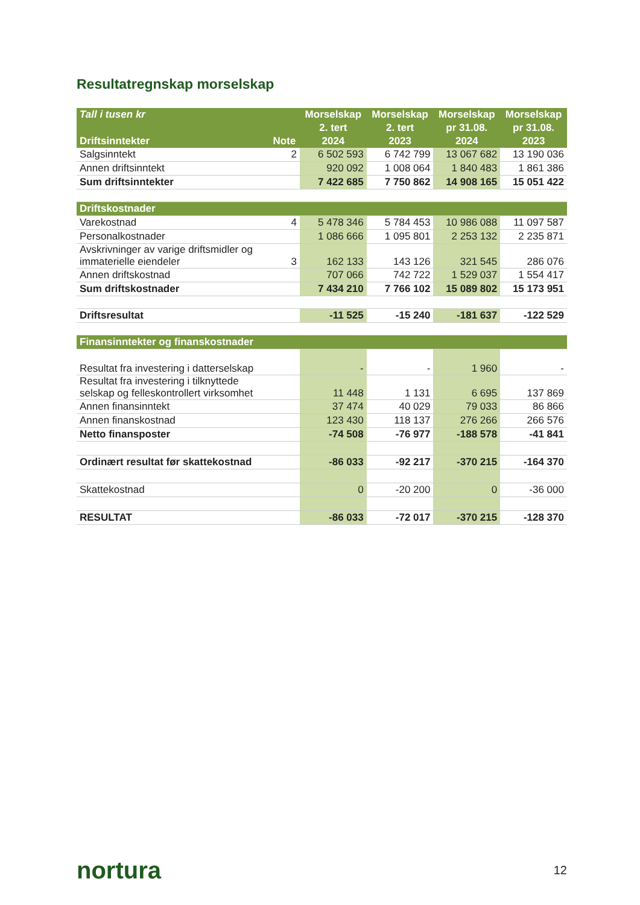Resultatregnskap morselskap
| Tall i tusen kr | | Morselskap | Morselskap | Morselskap | Morselskap |
| --- | --- | --- | --- | --- | --- |
| | | 2. tert | 2. tert | pr 31.08. | pr 31.08. |
| Driftsinntekter | Note | 2024 | 2023 | 2024 | 2023 |
| Salgsinntekt | 2 | 6 502 593 | 6 742 799 | 13 067 682 | 13 190 036 |
| Annen driftsinntekt | | 920 092 | 1 008 064 | 1 840 483 | 1 861 386 |
| Sum driftsinntekter | | 7 422 685 | 7 750 862 | 14 908 165 | 15 051 422 |
| Driftskostnader | | | | | |
| Varekostnad | 4 | 5 478 346 | 5 784 453 | 10 986 088 | 11 097 587 |
| Personalkostnader | | 1 086 666 | 1 095 801 | 2 253 132 | 2 235 871 |
| Avskrivninger av varige driftsmidler og immaterielle eiendeler | 3 | 162 133 | 143 126 | 321 545 | 286 076 |
| Annen driftskostnad | | 707 066 | 742 722 | 1 529 037 | 1 554 417 |
| Sum driftskostnader | | 7 434 210 | 7 766 102 | 15 089 802 | 15 173 951 |
| Driftsresultat | | -11 525 | -15 240 | -181 637 | -122 529 |
| Finansinntekter og finanskostnader | | | | | |
| Resultat fra investering i datterselskap | | - | - | 1 960 | - |
| Resultat fra investering i tilknyttede selskap og felleskontrollert virksomhet | | 11 448 | 1 131 | 6 695 | 137 869 |
| Annen finansinntekt | | 37 474 | 40 029 | 79 033 | 86 866 |
| Annen finanskostnad | | 123 430 | 118 137 | 276 266 | 266 576 |
| Netto finansposter | | -74 508 | -76 977 | -188 578 | -41 841 |
| Ordinært resultat før skattekostnad | | -86 033 | -92 217 | -370 215 | -164 370 |
| Skattekostnad | | 0 | -20 200 | 0 | -36 000 |
| RESULTAT | | -86 033 | -72 017 | -370 215 | -128 370 |
nortura 12